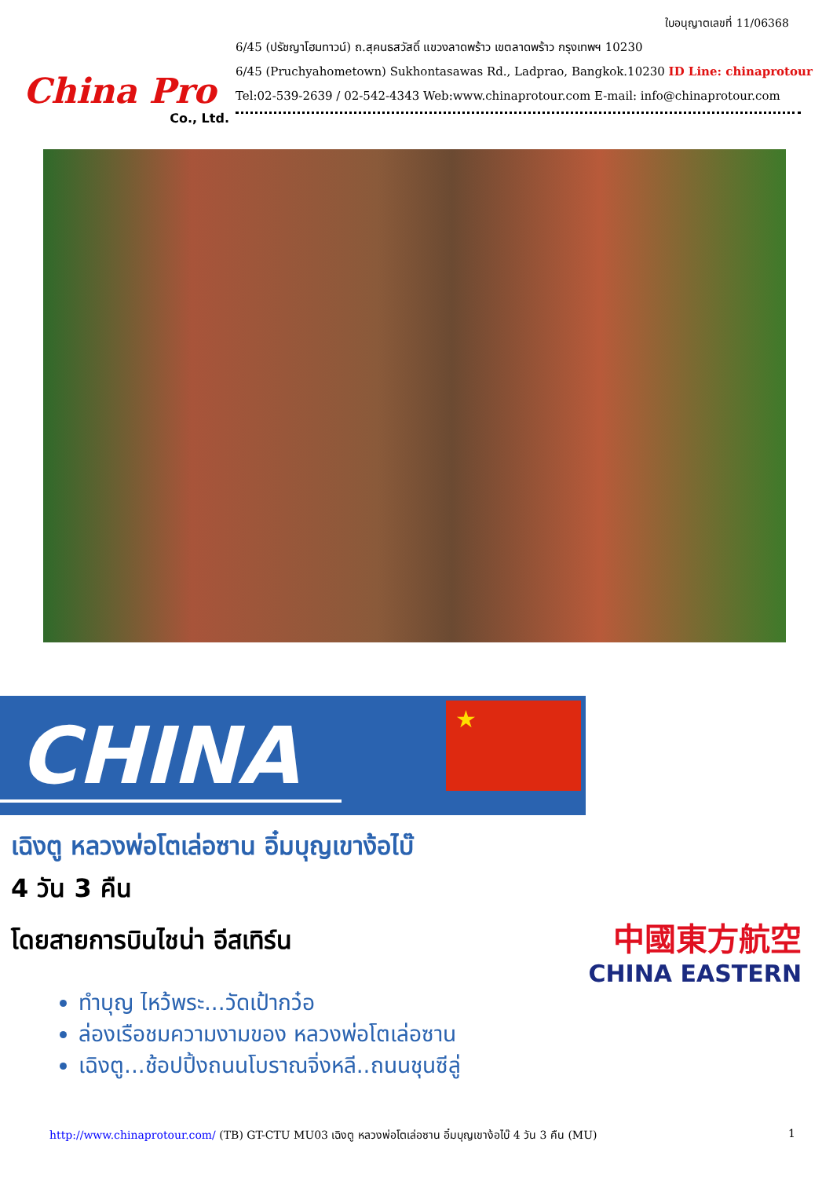China Pro
Co., Ltd.
ใบอนุญาตเลขที่ 11/06368
6/45 (ปรัชญาโฮมทาวน์) ถ.สุคนธสวัสดิ์ แขวงลาดพร้าว เขตลาดพร้าว กรุงเทพฯ 10230
6/45 (Pruchyahometown) Sukhontasawas Rd., Ladprao, Bangkok.10230 ID Line: chinaprotour
Tel:02-539-2639 / 02-542-4343 Web:www.chinaprotour.com E-mail: info@chinaprotour.com
CHINA
★
เฉิงตู หลวงพ่อโตเล่อซาน อิ๋มบุญเขาง้อไบ๊
4 วัน 3 คืน
โดยสายการบินไชน่า อีสเทิร์น
中國東方航空
CHINA EASTERN
ทำบุญ ไหว้พระ...วัดเป้ากว๋อ
ล่องเรือชมความงามของ หลวงพ่อโตเล่อซาน
เฉิงตู...ช้อปปิ้งถนนโบราณจิ่งหลี..ถนนชุนซีลู่
http://www.chinaprotour.com/ (TB) GT-CTU MU03 เฉิงตู หลวงพ่อโตเล่อซาน อิ๋มบุญเขาง้อไบ๊ 4 วัน 3 คืน (MU)
1